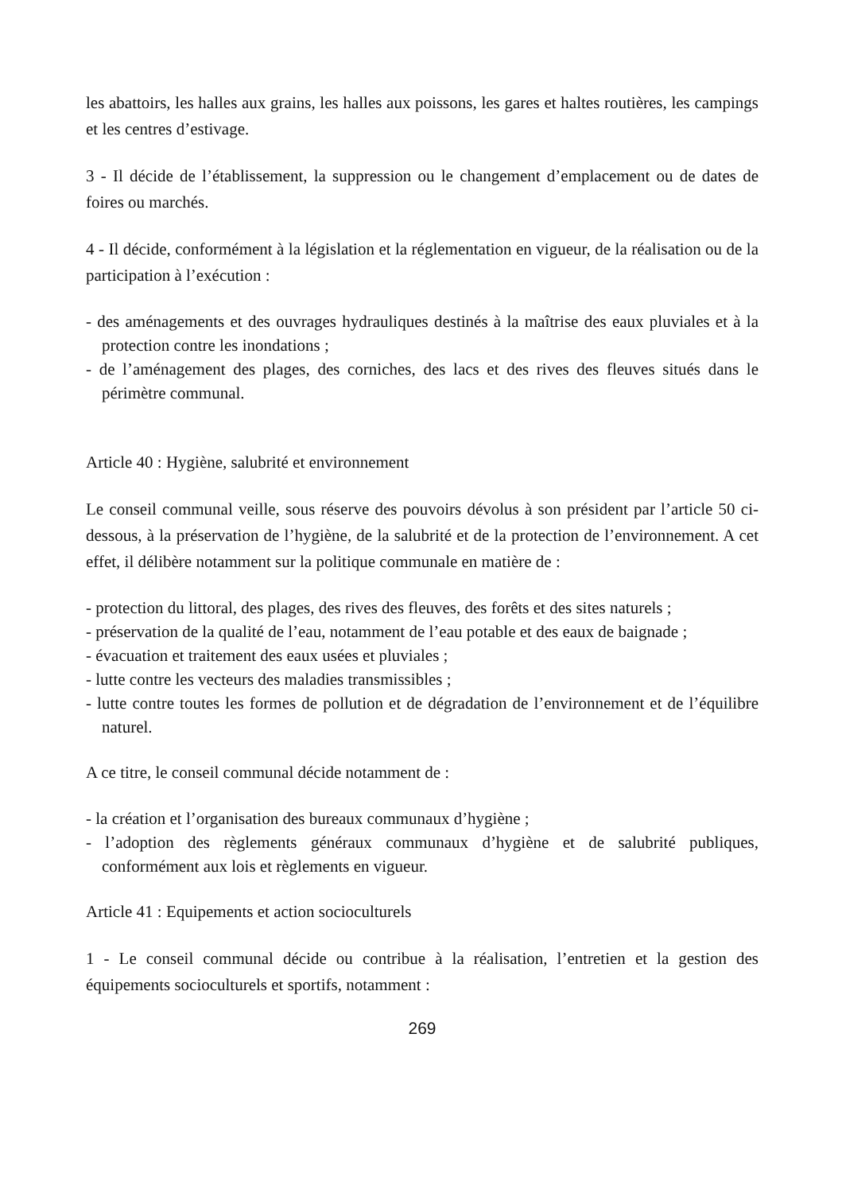les abattoirs, les halles aux grains, les halles aux poissons, les gares et haltes routières, les campings et les centres d’estivage.
3 - Il décide de l’établissement, la suppression ou le changement d’emplacement ou de dates de foires ou marchés.
4 - Il décide, conformément à la législation et la réglementation en vigueur, de la réalisation ou de la participation à l’exécution :
- des aménagements et des ouvrages hydrauliques destinés à la maîtrise des eaux pluviales et à la protection contre les inondations ;
- de l’aménagement des plages, des corniches, des lacs et des rives des fleuves situés dans le périmètre communal.
Article 40 : Hygiène, salubrité et environnement
Le conseil communal veille, sous réserve des pouvoirs dévolus à son président par l’article 50 ci-dessous, à la préservation de l’hygiène, de la salubrité et de la protection de l’environnement. A cet effet, il délibère notamment sur la politique communale en matière de :
- protection du littoral, des plages, des rives des fleuves, des forêts et des sites naturels ;
- préservation de la qualité de l’eau, notamment de l’eau potable et des eaux de baignade ;
- évacuation et traitement des eaux usées et pluviales ;
- lutte contre les vecteurs des maladies transmissibles ;
- lutte contre toutes les formes de pollution et de dégradation de l’environnement et de l’équilibre naturel.
A ce titre, le conseil communal décide notamment de :
- la création et l’organisation des bureaux communaux d’hygiène ;
- l’adoption des règlements généraux communaux d’hygiène et de salubrité publiques, conformément aux lois et règlements en vigueur.
Article 41 : Equipements et action socioculturels
1 - Le conseil communal décide ou contribue à la réalisation, l’entretien et la gestion des équipements socioculturels et sportifs, notamment :
269